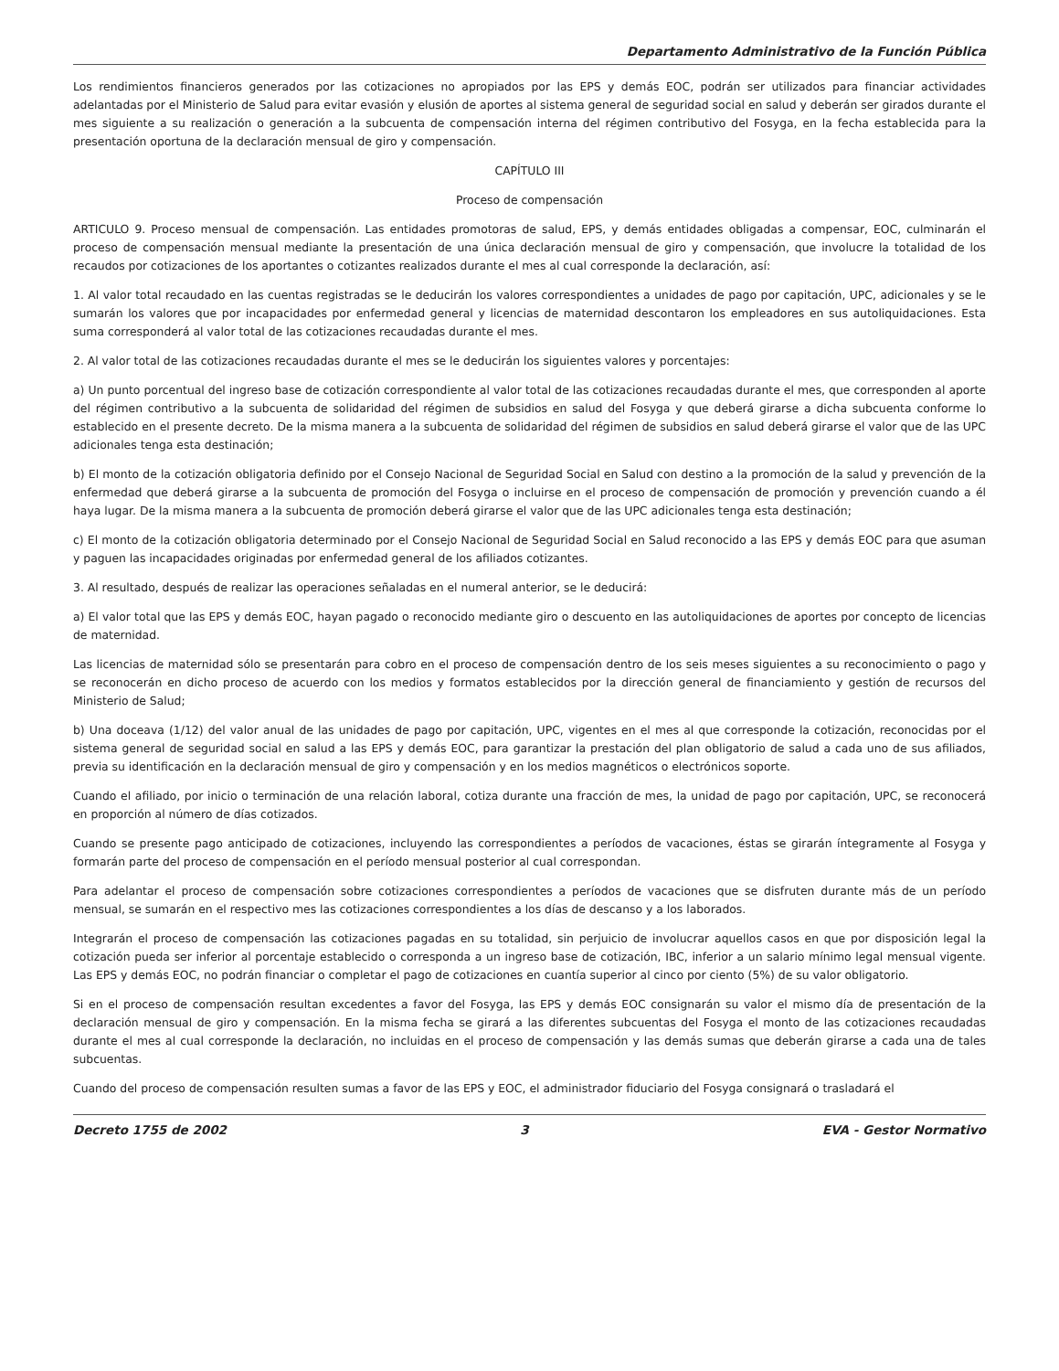Departamento Administrativo de la Función Pública
Los rendimientos financieros generados por las cotizaciones no apropiados por las EPS y demás EOC, podrán ser utilizados para financiar actividades adelantadas por el Ministerio de Salud para evitar evasión y elusión de aportes al sistema general de seguridad social en salud y deberán ser girados durante el mes siguiente a su realización o generación a la subcuenta de compensación interna del régimen contributivo del Fosyga, en la fecha establecida para la presentación oportuna de la declaración mensual de giro y compensación.
CAPÍTULO III
Proceso de compensación
ARTICULO 9. Proceso mensual de compensación. Las entidades promotoras de salud, EPS, y demás entidades obligadas a compensar, EOC, culminarán el proceso de compensación mensual mediante la presentación de una única declaración mensual de giro y compensación, que involucre la totalidad de los recaudos por cotizaciones de los aportantes o cotizantes realizados durante el mes al cual corresponde la declaración, así:
1. Al valor total recaudado en las cuentas registradas se le deducirán los valores correspondientes a unidades de pago por capitación, UPC, adicionales y se le sumarán los valores que por incapacidades por enfermedad general y licencias de maternidad descontaron los empleadores en sus autoliquidaciones. Esta suma corresponderá al valor total de las cotizaciones recaudadas durante el mes.
2. Al valor total de las cotizaciones recaudadas durante el mes se le deducirán los siguientes valores y porcentajes:
a) Un punto porcentual del ingreso base de cotización correspondiente al valor total de las cotizaciones recaudadas durante el mes, que corresponden al aporte del régimen contributivo a la subcuenta de solidaridad del régimen de subsidios en salud del Fosyga y que deberá girarse a dicha subcuenta conforme lo establecido en el presente decreto. De la misma manera a la subcuenta de solidaridad del régimen de subsidios en salud deberá girarse el valor que de las UPC adicionales tenga esta destinación;
b) El monto de la cotización obligatoria definido por el Consejo Nacional de Seguridad Social en Salud con destino a la promoción de la salud y prevención de la enfermedad que deberá girarse a la subcuenta de promoción del Fosyga o incluirse en el proceso de compensación de promoción y prevención cuando a él haya lugar. De la misma manera a la subcuenta de promoción deberá girarse el valor que de las UPC adicionales tenga esta destinación;
c) El monto de la cotización obligatoria determinado por el Consejo Nacional de Seguridad Social en Salud reconocido a las EPS y demás EOC para que asuman y paguen las incapacidades originadas por enfermedad general de los afiliados cotizantes.
3. Al resultado, después de realizar las operaciones señaladas en el numeral anterior, se le deducirá:
a) El valor total que las EPS y demás EOC, hayan pagado o reconocido mediante giro o descuento en las autoliquidaciones de aportes por concepto de licencias de maternidad.
Las licencias de maternidad sólo se presentarán para cobro en el proceso de compensación dentro de los seis meses siguientes a su reconocimiento o pago y se reconocerán en dicho proceso de acuerdo con los medios y formatos establecidos por la dirección general de financiamiento y gestión de recursos del Ministerio de Salud;
b) Una doceava (1/12) del valor anual de las unidades de pago por capitación, UPC, vigentes en el mes al que corresponde la cotización, reconocidas por el sistema general de seguridad social en salud a las EPS y demás EOC, para garantizar la prestación del plan obligatorio de salud a cada uno de sus afiliados, previa su identificación en la declaración mensual de giro y compensación y en los medios magnéticos o electrónicos soporte.
Cuando el afiliado, por inicio o terminación de una relación laboral, cotiza durante una fracción de mes, la unidad de pago por capitación, UPC, se reconocerá en proporción al número de días cotizados.
Cuando se presente pago anticipado de cotizaciones, incluyendo las correspondientes a períodos de vacaciones, éstas se girarán íntegramente al Fosyga y formarán parte del proceso de compensación en el período mensual posterior al cual correspondan.
Para adelantar el proceso de compensación sobre cotizaciones correspondientes a períodos de vacaciones que se disfruten durante más de un período mensual, se sumarán en el respectivo mes las cotizaciones correspondientes a los días de descanso y a los laborados.
Integrarán el proceso de compensación las cotizaciones pagadas en su totalidad, sin perjuicio de involucrar aquellos casos en que por disposición legal la cotización pueda ser inferior al porcentaje establecido o corresponda a un ingreso base de cotización, IBC, inferior a un salario mínimo legal mensual vigente. Las EPS y demás EOC, no podrán financiar o completar el pago de cotizaciones en cuantía superior al cinco por ciento (5%) de su valor obligatorio.
Si en el proceso de compensación resultan excedentes a favor del Fosyga, las EPS y demás EOC consignarán su valor el mismo día de presentación de la declaración mensual de giro y compensación. En la misma fecha se girará a las diferentes subcuentas del Fosyga el monto de las cotizaciones recaudadas durante el mes al cual corresponde la declaración, no incluidas en el proceso de compensación y las demás sumas que deberán girarse a cada una de tales subcuentas.
Cuando del proceso de compensación resulten sumas a favor de las EPS y EOC, el administrador fiduciario del Fosyga consignará o trasladará el
Decreto 1755 de 2002 3 EVA - Gestor Normativo